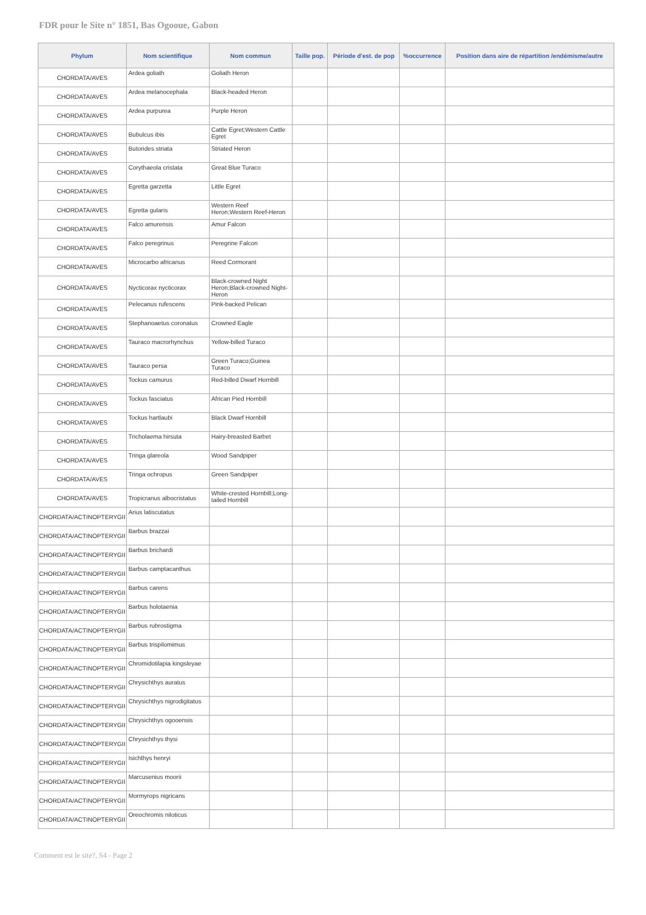FDR pour le Site n° 1851, Bas Ogooue, Gabon
| Phylum | Nom scientifique | Nom commun | Taille pop. | Période d'est. de pop | %occurrence | Position dans aire de répartition /endémisme/autre |
| --- | --- | --- | --- | --- | --- | --- |
| CHORDATA/AVES | Ardea goliath | Goliath Heron | | | | |
| CHORDATA/AVES | Ardea melanocephala | Black-headed Heron | | | | |
| CHORDATA/AVES | Ardea purpurea | Purple Heron | | | | |
| CHORDATA/AVES | Bubulcus ibis | Cattle Egret;Western Cattle Egret | | | | |
| CHORDATA/AVES | Butorides striata | Striated Heron | | | | |
| CHORDATA/AVES | Corythaeola cristata | Great Blue Turaco | | | | |
| CHORDATA/AVES | Egretta garzetta | Little Egret | | | | |
| CHORDATA/AVES | Egretta gularis | Western Reef Heron;Western Reef-Heron | | | | |
| CHORDATA/AVES | Falco amurensis | Amur Falcon | | | | |
| CHORDATA/AVES | Falco peregrinus | Peregrine Falcon | | | | |
| CHORDATA/AVES | Microcarbo africanus | Reed Cormorant | | | | |
| CHORDATA/AVES | Nycticorax nycticorax | Black-crowned Night Heron;Black-crowned Night-Heron | | | | |
| CHORDATA/AVES | Pelecanus rufescens | Pink-backed Pelican | | | | |
| CHORDATA/AVES | Stephanoaetus coronatus | Crowned Eagle | | | | |
| CHORDATA/AVES | Tauraco macrorhynchus | Yellow-billed Turaco | | | | |
| CHORDATA/AVES | Tauraco persa | Green Turaco;Guinea Turaco | | | | |
| CHORDATA/AVES | Tockus camurus | Red-billed Dwarf Hornbill | | | | |
| CHORDATA/AVES | Tockus fasciatus | African Pied Hornbill | | | | |
| CHORDATA/AVES | Tockus hartlaubi | Black Dwarf Hornbill | | | | |
| CHORDATA/AVES | Tricholaema hirsuta | Hairy-breasted Barbet | | | | |
| CHORDATA/AVES | Tringa glareola | Wood Sandpiper | | | | |
| CHORDATA/AVES | Tringa ochropus | Green Sandpiper | | | | |
| CHORDATA/AVES | Tropicranus albocristatus | White-crested Hornbill;Long-tailed Hornbill | | | | |
| CHORDATA/ACTINOPTERYGII | Arius latiscutatus | | | | | |
| CHORDATA/ACTINOPTERYGII | Barbus brazzai | | | | | |
| CHORDATA/ACTINOPTERYGII | Barbus brichardi | | | | | |
| CHORDATA/ACTINOPTERYGII | Barbus camptacanthus | | | | | |
| CHORDATA/ACTINOPTERYGII | Barbus carens | | | | | |
| CHORDATA/ACTINOPTERYGII | Barbus holotaenia | | | | | |
| CHORDATA/ACTINOPTERYGII | Barbus rubrostigma | | | | | |
| CHORDATA/ACTINOPTERYGII | Barbus trispilomimus | | | | | |
| CHORDATA/ACTINOPTERYGII | Chromidotilapia kingsleyae | | | | | |
| CHORDATA/ACTINOPTERYGII | Chrysichthys auratus | | | | | |
| CHORDATA/ACTINOPTERYGII | Chrysichthys nigrodigitatus | | | | | |
| CHORDATA/ACTINOPTERYGII | Chrysichthys ogooensis | | | | | |
| CHORDATA/ACTINOPTERYGII | Chrysichthys thysi | | | | | |
| CHORDATA/ACTINOPTERYGII | Isichthys henryi | | | | | |
| CHORDATA/ACTINOPTERYGII | Marcusenius moorii | | | | | |
| CHORDATA/ACTINOPTERYGII | Mormyrops nigricans | | | | | |
| CHORDATA/ACTINOPTERYGII | Oreochromis niloticus | | | | | |
Comment est le site?, S4 - Page 2